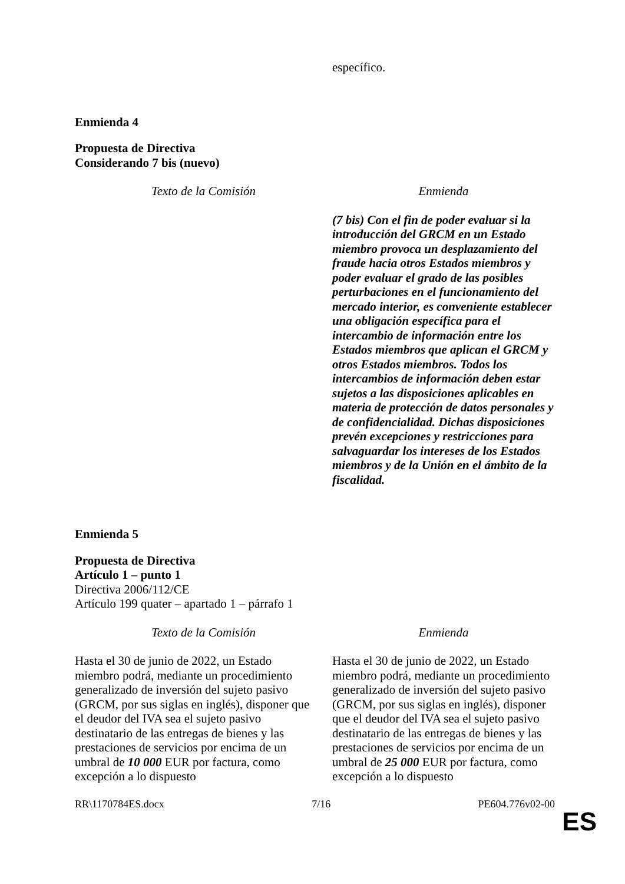| | específico. |
Enmienda 4
Propuesta de Directiva
Considerando 7 bis (nuevo)
| Texto de la Comisión | Enmienda |
| --- | --- |
| | (7 bis) Con el fin de poder evaluar si la introducción del GRCM en un Estado miembro provoca un desplazamiento del fraude hacia otros Estados miembros y poder evaluar el grado de las posibles perturbaciones en el funcionamiento del mercado interior, es conveniente establecer una obligación específica para el intercambio de información entre los Estados miembros que aplican el GRCM y otros Estados miembros. Todos los intercambios de información deben estar sujetos a las disposiciones aplicables en materia de protección de datos personales y de confidencialidad. Dichas disposiciones prevén excepciones y restricciones para salvaguardar los intereses de los Estados miembros y de la Unión en el ámbito de la fiscalidad. |
Enmienda 5
Propuesta de Directiva
Artículo 1 – punto 1
Directiva 2006/112/CE
Artículo 199 quater – apartado 1 – párrafo 1
| Texto de la Comisión | Enmienda |
| --- | --- |
| Hasta el 30 de junio de 2022, un Estado miembro podrá, mediante un procedimiento generalizado de inversión del sujeto pasivo (GRCM, por sus siglas en inglés), disponer que el deudor del IVA sea el sujeto pasivo destinatario de las entregas de bienes y las prestaciones de servicios por encima de un umbral de 10 000 EUR por factura, como excepción a lo dispuesto | Hasta el 30 de junio de 2022, un Estado miembro podrá, mediante un procedimiento generalizado de inversión del sujeto pasivo (GRCM, por sus siglas en inglés), disponer que el deudor del IVA sea el sujeto pasivo destinatario de las entregas de bienes y las prestaciones de servicios por encima de un umbral de 25 000 EUR por factura, como excepción a lo dispuesto |
RR\1170784ES.docx 7/16 PE604.776v02-00
ES